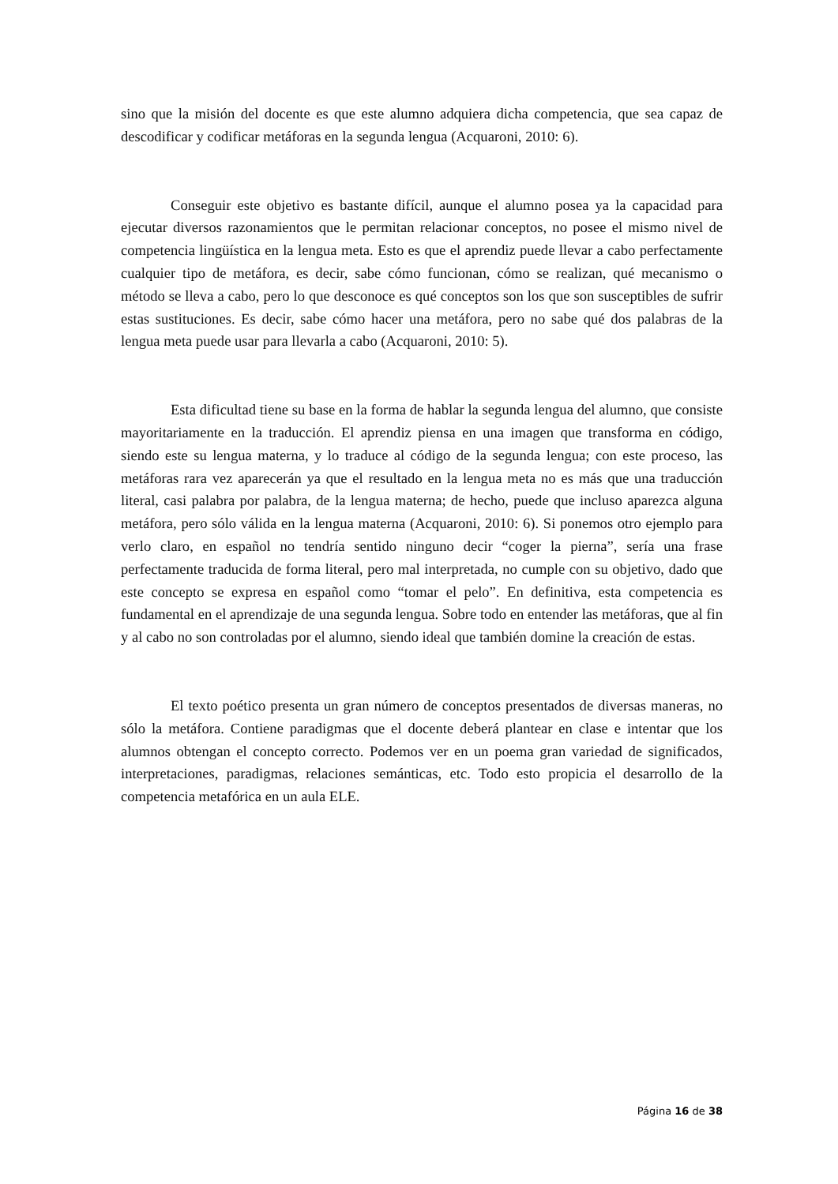sino que la misión del docente es que este alumno adquiera dicha competencia, que sea capaz de descodificar y codificar metáforas en la segunda lengua (Acquaroni, 2010: 6).
Conseguir este objetivo es bastante difícil, aunque el alumno posea ya la capacidad para ejecutar diversos razonamientos que le permitan relacionar conceptos, no posee el mismo nivel de competencia lingüística en la lengua meta. Esto es que el aprendiz puede llevar a cabo perfectamente cualquier tipo de metáfora, es decir, sabe cómo funcionan, cómo se realizan, qué mecanismo o método se lleva a cabo, pero lo que desconoce es qué conceptos son los que son susceptibles de sufrir estas sustituciones. Es decir, sabe cómo hacer una metáfora, pero no sabe qué dos palabras de la lengua meta puede usar para llevarla a cabo (Acquaroni, 2010: 5).
Esta dificultad tiene su base en la forma de hablar la segunda lengua del alumno, que consiste mayoritariamente en la traducción. El aprendiz piensa en una imagen que transforma en código, siendo este su lengua materna, y lo traduce al código de la segunda lengua; con este proceso, las metáforas rara vez aparecerán ya que el resultado en la lengua meta no es más que una traducción literal, casi palabra por palabra, de la lengua materna; de hecho, puede que incluso aparezca alguna metáfora, pero sólo válida en la lengua materna (Acquaroni, 2010: 6). Si ponemos otro ejemplo para verlo claro, en español no tendría sentido ninguno decir “coger la pierna”, sería una frase perfectamente traducida de forma literal, pero mal interpretada, no cumple con su objetivo, dado que este concepto se expresa en español como “tomar el pelo”. En definitiva, esta competencia es fundamental en el aprendizaje de una segunda lengua. Sobre todo en entender las metáforas, que al fin y al cabo no son controladas por el alumno, siendo ideal que también domine la creación de estas.
El texto poético presenta un gran número de conceptos presentados de diversas maneras, no sólo la metáfora. Contiene paradigmas que el docente deberá plantear en clase e intentar que los alumnos obtengan el concepto correcto. Podemos ver en un poema gran variedad de significados, interpretaciones, paradigmas, relaciones semánticas, etc. Todo esto propicia el desarrollo de la competencia metafórica en un aula ELE.
Página 16 de 38